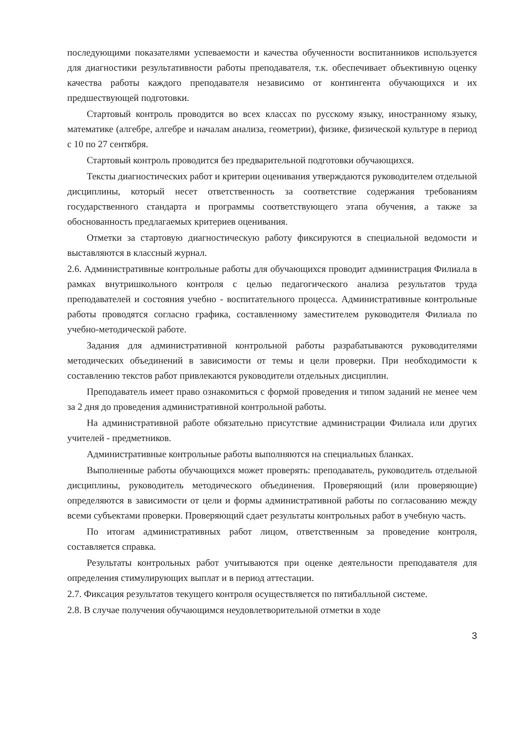последующими показателями успеваемости и качества обученности воспитанников используется для диагностики результативности работы преподавателя, т.к. обеспечивает объективную оценку качества работы каждого преподавателя независимо от контингента обучающихся и их предшествующей подготовки.
Стартовый контроль проводится во всех классах по русскому языку, иностранному языку, математике (алгебре, алгебре и началам анализа, геометрии), физике, физической культуре в период с 10 по 27 сентября.
Стартовый контроль проводится без предварительной подготовки обучающихся.
Тексты диагностических работ и критерии оценивания утверждаются руководителем отдельной дисциплины, который несет ответственность за соответствие содержания требованиям государственного стандарта и программы соответствующего этапа обучения, а также за обоснованность предлагаемых критериев оценивания.
Отметки за стартовую диагностическую работу фиксируются в специальной ведомости и выставляются в классный журнал.
2.6. Административные контрольные работы для обучающихся проводит администрация Филиала в рамках внутришкольного контроля с целью педагогического анализа результатов труда преподавателей и состояния учебно - воспитательного процесса. Административные контрольные работы проводятся согласно графика, составленному заместителем руководителя Филиала по учебно-методической работе.
Задания для административной контрольной работы разрабатываются руководителями методических объединений в зависимости от темы и цели проверки. При необходимости к составлению текстов работ привлекаются руководители отдельных дисциплин.
Преподаватель имеет право ознакомиться с формой проведения и типом заданий не менее чем за 2 дня до проведения административной контрольной работы.
На административной работе обязательно присутствие администрации Филиала или других учителей - предметников.
Административные контрольные работы выполняются на специальных бланках.
Выполненные работы обучающихся может проверять: преподаватель, руководитель отдельной дисциплины, руководитель методического объединения. Проверяющий (или проверяющие) определяются в зависимости от цели и формы административной работы по согласованию между всеми субъектами проверки. Проверяющий сдает результаты контрольных работ в учебную часть.
По итогам административных работ лицом, ответственным за проведение контроля, составляется справка.
Результаты контрольных работ учитываются при оценке деятельности преподавателя для определения стимулирующих выплат и в период аттестации.
2.7. Фиксация результатов текущего контроля осуществляется по пятибалльной системе.
2.8. В случае получения обучающимся неудовлетворительной отметки в ходе
3